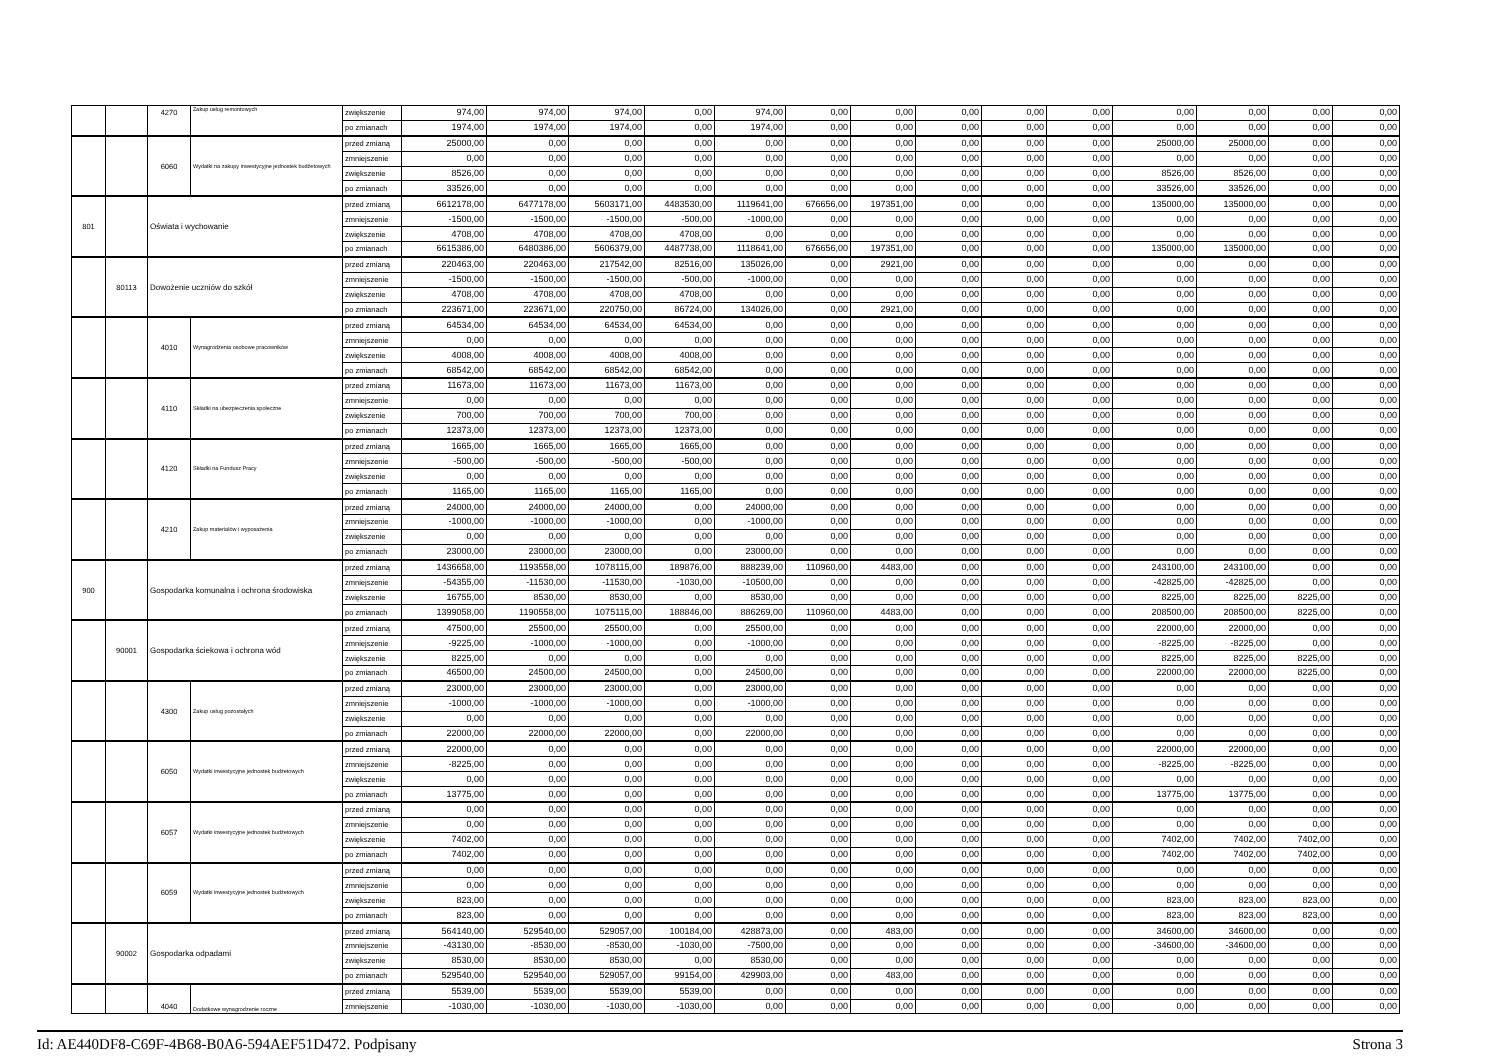| | | 4270 | Zakup usług remontowych | zwiększenie | 974,00 | 974,00 | 974,00 | 0,00 | 974,00 | 0,00 | 0,00 | 0,00 | 0,00 | 0,00 | 0,00 | 0,00 | 0,00 | 0,00 |
| | | | | po zmianach | 1974,00 | 1974,00 | 1974,00 | 0,00 | 1974,00 | 0,00 | 0,00 | 0,00 | 0,00 | 0,00 | 0,00 | 0,00 | 0,00 | 0,00 |
| | | 6060 | Wydatki na zakupy inwestycyjne jednostek budżetowych | przed zmianą | 25000,00 | 0,00 | 0,00 | 0,00 | 0,00 | 0,00 | 0,00 | 0,00 | 0,00 | 0,00 | 25000,00 | 25000,00 | 0,00 | 0,00 |
| | | | | zmniejszenie | 0,00 | 0,00 | 0,00 | 0,00 | 0,00 | 0,00 | 0,00 | 0,00 | 0,00 | 0,00 | 0,00 | 0,00 | 0,00 | 0,00 |
| | | | | zwiększenie | 8526,00 | 0,00 | 0,00 | 0,00 | 0,00 | 0,00 | 0,00 | 0,00 | 0,00 | 0,00 | 8526,00 | 8526,00 | 0,00 | 0,00 |
| | | | | po zmianach | 33526,00 | 0,00 | 0,00 | 0,00 | 0,00 | 0,00 | 0,00 | 0,00 | 0,00 | 0,00 | 33526,00 | 33526,00 | 0,00 | 0,00 |
| 801 | | Oświata i wychowanie | | przed zmianą | 6612178,00 | 6477178,00 | 5603171,00 | 4483530,00 | 1119641,00 | 676656,00 | 197351,00 | 0,00 | 0,00 | 0,00 | 135000,00 | 135000,00 | 0,00 | 0,00 |
| | | | | zmniejszenie | -1500,00 | -1500,00 | -1500,00 | -500,00 | -1000,00 | 0,00 | 0,00 | 0,00 | 0,00 | 0,00 | 0,00 | 0,00 | 0,00 | 0,00 |
| | | | | zwiększenie | 4708,00 | 4708,00 | 4708,00 | 4708,00 | 0,00 | 0,00 | 0,00 | 0,00 | 0,00 | 0,00 | 0,00 | 0,00 | 0,00 | 0,00 |
| | | | | po zmianach | 6615386,00 | 6480386,00 | 5606379,00 | 4487738,00 | 1118641,00 | 676656,00 | 197351,00 | 0,00 | 0,00 | 0,00 | 135000,00 | 135000,00 | 0,00 | 0,00 |
| | 80113 | Dowożenie uczniów do szkół | | przed zmianą | 220463,00 | 220463,00 | 217542,00 | 82516,00 | 135026,00 | 0,00 | 2921,00 | 0,00 | 0,00 | 0,00 | 0,00 | 0,00 | 0,00 | 0,00 |
| | | | | zmniejszenie | -1500,00 | -1500,00 | -1500,00 | -500,00 | -1000,00 | 0,00 | 0,00 | 0,00 | 0,00 | 0,00 | 0,00 | 0,00 | 0,00 | 0,00 |
| | | | | zwiększenie | 4708,00 | 4708,00 | 4708,00 | 4708,00 | 0,00 | 0,00 | 0,00 | 0,00 | 0,00 | 0,00 | 0,00 | 0,00 | 0,00 | 0,00 |
| | | | | po zmianach | 223671,00 | 223671,00 | 220750,00 | 86724,00 | 134026,00 | 0,00 | 2921,00 | 0,00 | 0,00 | 0,00 | 0,00 | 0,00 | 0,00 | 0,00 |
| | | 4010 | Wynagrodzenia osobowe pracowników | przed zmianą | 64534,00 | 64534,00 | 64534,00 | 64534,00 | 0,00 | 0,00 | 0,00 | 0,00 | 0,00 | 0,00 | 0,00 | 0,00 | 0,00 | 0,00 |
| | | | | zmniejszenie | 0,00 | 0,00 | 0,00 | 0,00 | 0,00 | 0,00 | 0,00 | 0,00 | 0,00 | 0,00 | 0,00 | 0,00 | 0,00 | 0,00 |
| | | | | zwiększenie | 4008,00 | 4008,00 | 4008,00 | 4008,00 | 0,00 | 0,00 | 0,00 | 0,00 | 0,00 | 0,00 | 0,00 | 0,00 | 0,00 | 0,00 |
| | | | | po zmianach | 68542,00 | 68542,00 | 68542,00 | 68542,00 | 0,00 | 0,00 | 0,00 | 0,00 | 0,00 | 0,00 | 0,00 | 0,00 | 0,00 | 0,00 |
| | | 4110 | Składki na ubezpieczenia społeczne | przed zmianą | 11673,00 | 11673,00 | 11673,00 | 11673,00 | 0,00 | 0,00 | 0,00 | 0,00 | 0,00 | 0,00 | 0,00 | 0,00 | 0,00 | 0,00 |
| | | | | zmniejszenie | 0,00 | 0,00 | 0,00 | 0,00 | 0,00 | 0,00 | 0,00 | 0,00 | 0,00 | 0,00 | 0,00 | 0,00 | 0,00 | 0,00 |
| | | | | zwiększenie | 700,00 | 700,00 | 700,00 | 700,00 | 0,00 | 0,00 | 0,00 | 0,00 | 0,00 | 0,00 | 0,00 | 0,00 | 0,00 | 0,00 |
| | | | | po zmianach | 12373,00 | 12373,00 | 12373,00 | 12373,00 | 0,00 | 0,00 | 0,00 | 0,00 | 0,00 | 0,00 | 0,00 | 0,00 | 0,00 | 0,00 |
| | | 4120 | Składki na Fundusz Pracy | przed zmianą | 1665,00 | 1665,00 | 1665,00 | 1665,00 | 0,00 | 0,00 | 0,00 | 0,00 | 0,00 | 0,00 | 0,00 | 0,00 | 0,00 | 0,00 |
| | | | | zmniejszenie | -500,00 | -500,00 | -500,00 | -500,00 | 0,00 | 0,00 | 0,00 | 0,00 | 0,00 | 0,00 | 0,00 | 0,00 | 0,00 | 0,00 |
| | | | | zwiększenie | 0,00 | 0,00 | 0,00 | 0,00 | 0,00 | 0,00 | 0,00 | 0,00 | 0,00 | 0,00 | 0,00 | 0,00 | 0,00 | 0,00 |
| | | | | po zmianach | 1165,00 | 1165,00 | 1165,00 | 1165,00 | 0,00 | 0,00 | 0,00 | 0,00 | 0,00 | 0,00 | 0,00 | 0,00 | 0,00 | 0,00 |
| | | 4210 | Zakup materiałów i wyposażenia | przed zmianą | 24000,00 | 24000,00 | 24000,00 | 0,00 | 24000,00 | 0,00 | 0,00 | 0,00 | 0,00 | 0,00 | 0,00 | 0,00 | 0,00 | 0,00 |
| | | | | zmniejszenie | -1000,00 | -1000,00 | -1000,00 | 0,00 | -1000,00 | 0,00 | 0,00 | 0,00 | 0,00 | 0,00 | 0,00 | 0,00 | 0,00 | 0,00 |
| | | | | zwiększenie | 0,00 | 0,00 | 0,00 | 0,00 | 0,00 | 0,00 | 0,00 | 0,00 | 0,00 | 0,00 | 0,00 | 0,00 | 0,00 | 0,00 |
| | | | | po zmianach | 23000,00 | 23000,00 | 23000,00 | 0,00 | 23000,00 | 0,00 | 0,00 | 0,00 | 0,00 | 0,00 | 0,00 | 0,00 | 0,00 | 0,00 |
| 900 | | Gospodarka komunalna i ochrona środowiska | | przed zmianą | 1436658,00 | 1193558,00 | 1078115,00 | 189876,00 | 888239,00 | 110960,00 | 4483,00 | 0,00 | 0,00 | 0,00 | 243100,00 | 243100,00 | 0,00 | 0,00 |
| | | | | zmniejszenie | -54355,00 | -11530,00 | -11530,00 | -1030,00 | -10500,00 | 0,00 | 0,00 | 0,00 | 0,00 | 0,00 | -42825,00 | -42825,00 | 0,00 | 0,00 |
| | | | | zwiększenie | 16755,00 | 8530,00 | 8530,00 | 0,00 | 8530,00 | 0,00 | 0,00 | 0,00 | 0,00 | 0,00 | 8225,00 | 8225,00 | 8225,00 | 0,00 |
| | | | | po zmianach | 1399058,00 | 1190558,00 | 1075115,00 | 188846,00 | 886269,00 | 110960,00 | 4483,00 | 0,00 | 0,00 | 0,00 | 208500,00 | 208500,00 | 8225,00 | 0,00 |
| | 90001 | Gospodarka ściekowa i ochrona wód | | przed zmianą | 47500,00 | 25500,00 | 25500,00 | 0,00 | 25500,00 | 0,00 | 0,00 | 0,00 | 0,00 | 0,00 | 22000,00 | 22000,00 | 0,00 | 0,00 |
| | | | | zmniejszenie | -9225,00 | -1000,00 | -1000,00 | 0,00 | -1000,00 | 0,00 | 0,00 | 0,00 | 0,00 | 0,00 | -8225,00 | -8225,00 | 0,00 | 0,00 |
| | | | | zwiększenie | 8225,00 | 0,00 | 0,00 | 0,00 | 0,00 | 0,00 | 0,00 | 0,00 | 0,00 | 0,00 | 8225,00 | 8225,00 | 8225,00 | 0,00 |
| | | | | po zmianach | 46500,00 | 24500,00 | 24500,00 | 0,00 | 24500,00 | 0,00 | 0,00 | 0,00 | 0,00 | 0,00 | 22000,00 | 22000,00 | 8225,00 | 0,00 |
| | | 4300 | Zakup usług pozostałych | przed zmianą | 23000,00 | 23000,00 | 23000,00 | 0,00 | 23000,00 | 0,00 | 0,00 | 0,00 | 0,00 | 0,00 | 0,00 | 0,00 | 0,00 | 0,00 |
| | | | | zmniejszenie | -1000,00 | -1000,00 | -1000,00 | 0,00 | -1000,00 | 0,00 | 0,00 | 0,00 | 0,00 | 0,00 | 0,00 | 0,00 | 0,00 | 0,00 |
| | | | | zwiększenie | 0,00 | 0,00 | 0,00 | 0,00 | 0,00 | 0,00 | 0,00 | 0,00 | 0,00 | 0,00 | 0,00 | 0,00 | 0,00 | 0,00 |
| | | | | po zmianach | 22000,00 | 22000,00 | 22000,00 | 0,00 | 22000,00 | 0,00 | 0,00 | 0,00 | 0,00 | 0,00 | 0,00 | 0,00 | 0,00 | 0,00 |
| | | 6050 | Wydatki inwestycyjne jednostek budżetowych | przed zmianą | 22000,00 | 0,00 | 0,00 | 0,00 | 0,00 | 0,00 | 0,00 | 0,00 | 0,00 | 0,00 | 22000,00 | 22000,00 | 0,00 | 0,00 |
| | | | | zmniejszenie | -8225,00 | 0,00 | 0,00 | 0,00 | 0,00 | 0,00 | 0,00 | 0,00 | 0,00 | 0,00 | -8225,00 | -8225,00 | 0,00 | 0,00 |
| | | | | zwiększenie | 0,00 | 0,00 | 0,00 | 0,00 | 0,00 | 0,00 | 0,00 | 0,00 | 0,00 | 0,00 | 0,00 | 0,00 | 0,00 | 0,00 |
| | | | | po zmianach | 13775,00 | 0,00 | 0,00 | 0,00 | 0,00 | 0,00 | 0,00 | 0,00 | 0,00 | 0,00 | 13775,00 | 13775,00 | 0,00 | 0,00 |
| | | 6057 | Wydatki inwestycyjne jednostek budżetowych | przed zmianą | 0,00 | 0,00 | 0,00 | 0,00 | 0,00 | 0,00 | 0,00 | 0,00 | 0,00 | 0,00 | 0,00 | 0,00 | 0,00 | 0,00 |
| | | | | zmniejszenie | 0,00 | 0,00 | 0,00 | 0,00 | 0,00 | 0,00 | 0,00 | 0,00 | 0,00 | 0,00 | 0,00 | 0,00 | 0,00 | 0,00 |
| | | | | zwiększenie | 7402,00 | 0,00 | 0,00 | 0,00 | 0,00 | 0,00 | 0,00 | 0,00 | 0,00 | 0,00 | 7402,00 | 7402,00 | 7402,00 | 0,00 |
| | | | | po zmianach | 7402,00 | 0,00 | 0,00 | 0,00 | 0,00 | 0,00 | 0,00 | 0,00 | 0,00 | 0,00 | 7402,00 | 7402,00 | 7402,00 | 0,00 |
| | | 6059 | Wydatki inwestycyjne jednostek budżetowych | przed zmianą | 0,00 | 0,00 | 0,00 | 0,00 | 0,00 | 0,00 | 0,00 | 0,00 | 0,00 | 0,00 | 0,00 | 0,00 | 0,00 | 0,00 |
| | | | | zmniejszenie | 0,00 | 0,00 | 0,00 | 0,00 | 0,00 | 0,00 | 0,00 | 0,00 | 0,00 | 0,00 | 0,00 | 0,00 | 0,00 | 0,00 |
| | | | | zwiększenie | 823,00 | 0,00 | 0,00 | 0,00 | 0,00 | 0,00 | 0,00 | 0,00 | 0,00 | 0,00 | 823,00 | 823,00 | 823,00 | 0,00 |
| | | | | po zmianach | 823,00 | 0,00 | 0,00 | 0,00 | 0,00 | 0,00 | 0,00 | 0,00 | 0,00 | 0,00 | 823,00 | 823,00 | 823,00 | 0,00 |
| | 90002 | Gospodarka odpadami | | przed zmianą | 564140,00 | 529540,00 | 529057,00 | 100184,00 | 428873,00 | 0,00 | 483,00 | 0,00 | 0,00 | 0,00 | 34600,00 | 34600,00 | 0,00 | 0,00 |
| | | | | zmniejszenie | -43130,00 | -8530,00 | -8530,00 | -1030,00 | -7500,00 | 0,00 | 0,00 | 0,00 | 0,00 | 0,00 | -34600,00 | -34600,00 | 0,00 | 0,00 |
| | | | | zwiększenie | 8530,00 | 8530,00 | 8530,00 | 0,00 | 8530,00 | 0,00 | 0,00 | 0,00 | 0,00 | 0,00 | 0,00 | 0,00 | 0,00 | 0,00 |
| | | | | po zmianach | 529540,00 | 529540,00 | 529057,00 | 99154,00 | 429903,00 | 0,00 | 483,00 | 0,00 | 0,00 | 0,00 | 0,00 | 0,00 | 0,00 | 0,00 |
| | | 4040 | Dodatkowe wynagrodzenie roczne | przed zmianą | 5539,00 | 5539,00 | 5539,00 | 5539,00 | 0,00 | 0,00 | 0,00 | 0,00 | 0,00 | 0,00 | 0,00 | 0,00 | 0,00 | 0,00 |
| | | | | zmniejszenie | -1030,00 | -1030,00 | -1030,00 | -1030,00 | 0,00 | 0,00 | 0,00 | 0,00 | 0,00 | 0,00 | 0,00 | 0,00 | 0,00 | 0,00 |
Id: AE440DF8-C69F-4B68-B0A6-594AEF51D472. Podpisany Strona 3